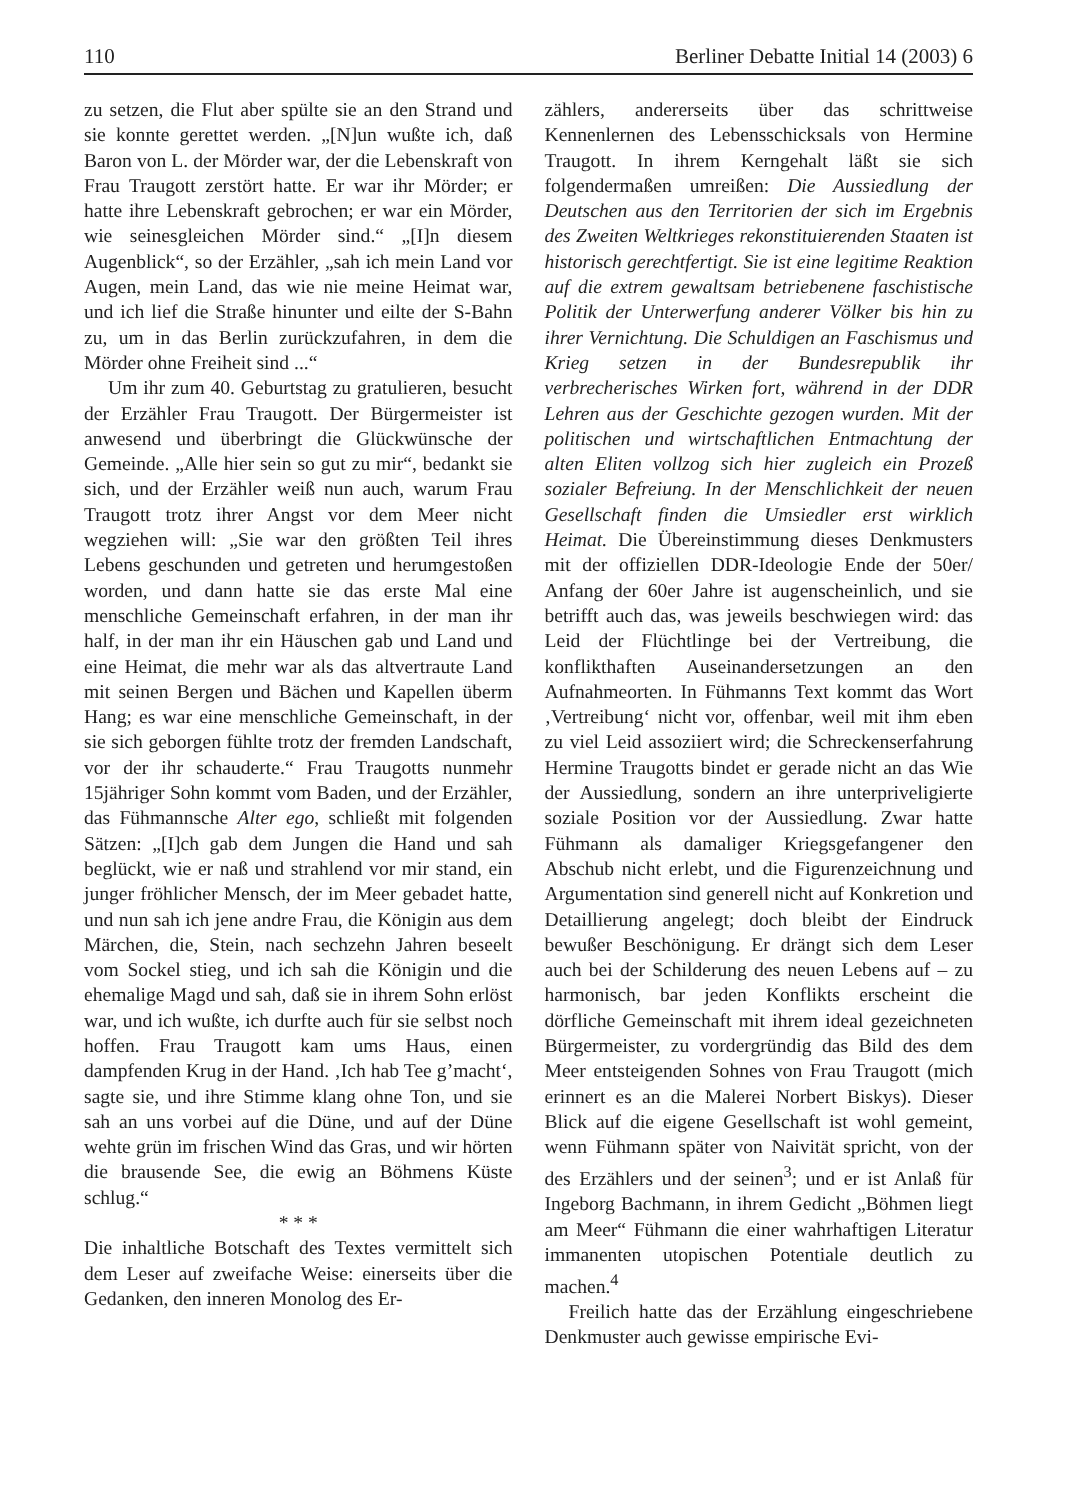110 Berliner Debatte Initial 14 (2003) 6
zu setzen, die Flut aber spülte sie an den Strand und sie konnte gerettet werden. „[N]un wußte ich, daß Baron von L. der Mörder war, der die Lebenskraft von Frau Traugott zerstört hatte. Er war ihr Mörder; er hatte ihre Lebenskraft gebrochen; er war ein Mörder, wie seinesgleichen Mörder sind.“ „[I]n diesem Augenblick“, so der Erzähler, „sah ich mein Land vor Augen, mein Land, das wie nie meine Heimat war, und ich lief die Straße hinunter und eilte der S-Bahn zu, um in das Berlin zurückzufahren, in dem die Mörder ohne Freiheit sind ...“
Um ihr zum 40. Geburtstag zu gratulieren, besucht der Erzähler Frau Traugott. Der Bürgermeister ist anwesend und überbringt die Glückwünsche der Gemeinde. „Alle hier sein so gut zu mir“, bedankt sie sich, und der Erzähler weiß nun auch, warum Frau Traugott trotz ihrer Angst vor dem Meer nicht wegziehen will: „Sie war den größten Teil ihres Lebens geschunden und getreten und herumgestoßen worden, und dann hatte sie das erste Mal eine menschliche Gemeinschaft erfahren, in der man ihr half, in der man ihr ein Häuschen gab und Land und eine Heimat, die mehr war als das altvertraute Land mit seinen Bergen und Bächen und Kapellen überm Hang; es war eine menschliche Gemeinschaft, in der sie sich geborgen fühlte trotz der fremden Landschaft, vor der ihr schauderte.“ Frau Traugotts nunmehr 15jähriger Sohn kommt vom Baden, und der Erzähler, das Fühmannsche Alter ego, schließt mit folgenden Sätzen: „[I]ch gab dem Jungen die Hand und sah beglückt, wie er naß und strahlend vor mir stand, ein junger fröhlicher Mensch, der im Meer gebadet hatte, und nun sah ich jene andre Frau, die Königin aus dem Märchen, die, Stein, nach sechzehn Jahren beseelt vom Sockel stieg, und ich sah die Königin und die ehemalige Magd und sah, daß sie in ihrem Sohn erlöst war, und ich wußte, ich durfte auch für sie selbst noch hoffen. Frau Traugott kam ums Haus, einen dampfenden Krug in der Hand. ‚Ich hab Tee g’macht‘, sagte sie, und ihre Stimme klang ohne Ton, und sie sah an uns vorbei auf die Düne, und auf der Düne wehte grün im frischen Wind das Gras, und wir hörten die brausende See, die ewig an Böhmens Küste schlug.“
* * *
Die inhaltliche Botschaft des Textes vermittelt sich dem Leser auf zweifache Weise: einerseits über die Gedanken, den inneren Monolog des Er-
zählers, andererseits über das schrittweise Kennenlernen des Lebensschicksals von Hermine Traugott. In ihrem Kerngehalt läßt sie sich folgendermaßen umreißen: Die Aussiedlung der Deutschen aus den Territorien der sich im Ergebnis des Zweiten Weltkrieges rekonstituierenden Staaten ist historisch gerechtfertigt. Sie ist eine legitime Reaktion auf die extrem gewaltsam betriebenene faschistische Politik der Unterwerfung anderer Völker bis hin zu ihrer Vernichtung. Die Schuldigen an Faschismus und Krieg setzen in der Bundesrepublik ihr verbrecherisches Wirken fort, während in der DDR Lehren aus der Geschichte gezogen wurden. Mit der politischen und wirtschaftlichen Entmachtung der alten Eliten vollzog sich hier zugleich ein Prozeß sozialer Befreiung. In der Menschlichkeit der neuen Gesellschaft finden die Umsiedler erst wirklich Heimat. Die Übereinstimmung dieses Denkmusters mit der offiziellen DDR-Ideologie Ende der 50er/ Anfang der 60er Jahre ist augenscheinlich, und sie betrifft auch das, was jeweils beschwiegen wird: das Leid der Flüchtlinge bei der Vertreibung, die konflikthaften Auseinandersetzungen an den Aufnahmeorten. In Fühmanns Text kommt das Wort ‚Vertreibung‘ nicht vor, offenbar, weil mit ihm eben zu viel Leid assoziiert wird; die Schreckenserfahrung Hermine Traugotts bindet er gerade nicht an das Wie der Aussiedlung, sondern an ihre unterpriveligierte soziale Position vor der Aussiedlung. Zwar hatte Fühmann als damaliger Kriegsgefangener den Abschub nicht erlebt, und die Figurenzeichnung und Argumentation sind generell nicht auf Konkretion und Detaillierung angelegt; doch bleibt der Eindruck bewußer Beschönigung. Er drängt sich dem Leser auch bei der Schilderung des neuen Lebens auf – zu harmonisch, bar jeden Konflikts erscheint die dörfliche Gemeinschaft mit ihrem ideal gezeichneten Bürgermeister, zu vordergründig das Bild des dem Meer entsteigenden Sohnes von Frau Traugott (mich erinnert es an die Malerei Norbert Biskys). Dieser Blick auf die eigene Gesellschaft ist wohl gemeint, wenn Fühmann später von Naivität spricht, von der des Erzählers und der seinen<sup>3</sup>; und er ist Anlaß für Ingeborg Bachmann, in ihrem Gedicht „Böhmen liegt am Meer“ Fühmann die einer wahrhaftigen Literatur immanenten utopischen Potentiale deutlich zu machen.<sup>4</sup>
Freilich hatte das der Erzählung eingeschriebene Denkmuster auch gewisse empirische Evi-